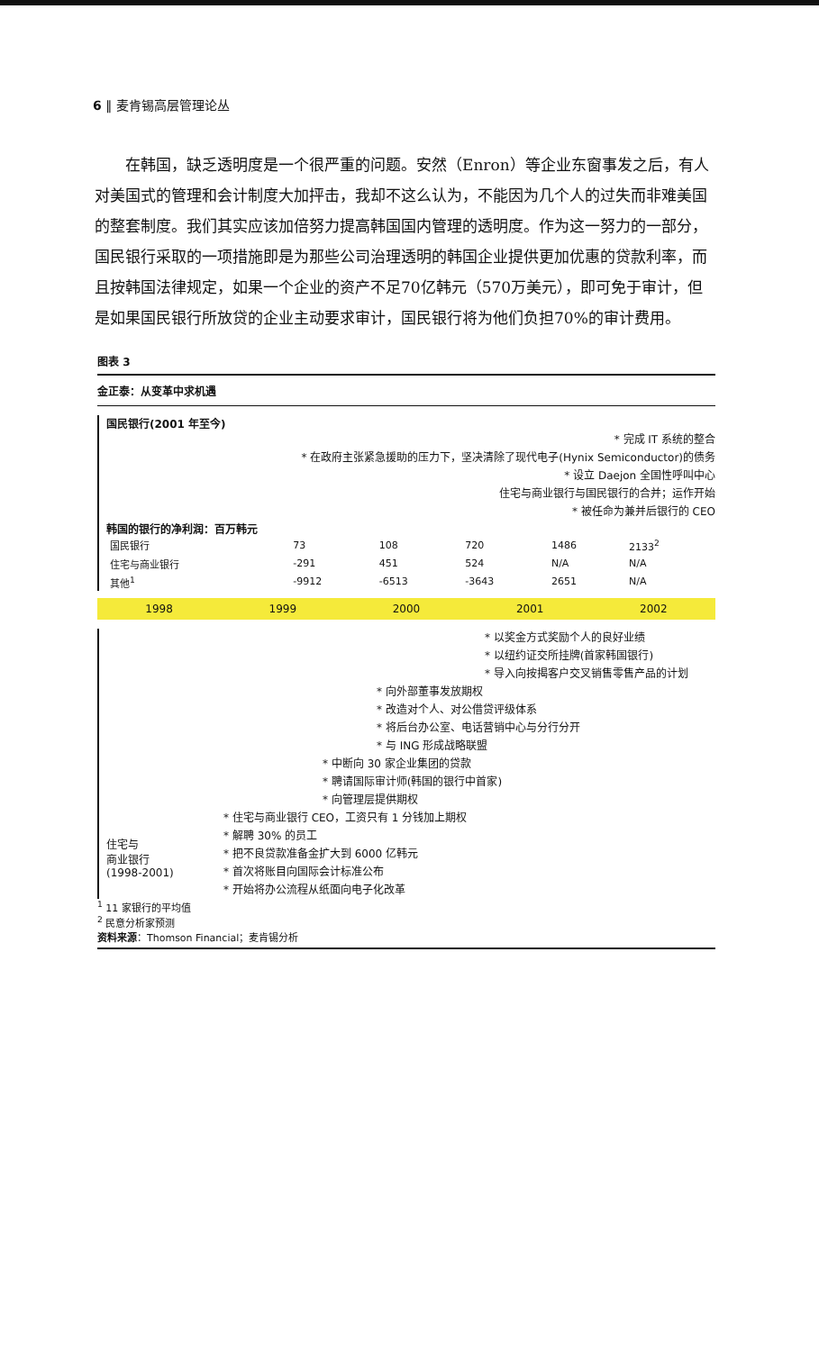6 ‖ 麦肯锡高层管理论丛
在韩国，缺乏透明度是一个很严重的问题。安然（Enron）等企业东窗事发之后，有人对美国式的管理和会计制度大加抨击，我却不这么认为，不能因为几个人的过失而非难美国的整套制度。我们其实应该加倍努力提高韩国国内管理的透明度。作为这一努力的一部分，国民银行采取的一项措施即是为那些公司治理透明的韩国企业提供更加优惠的贷款利率，而且按韩国法律规定，如果一个企业的资产不足70亿韩元（570万美元），即可免于审计，但是如果国民银行所放贷的企业主动要求审计，国民银行将为他们负担70%的审计费用。
图表 3
金正泰：从变革中求机遇
国民银行(2001 年至今)
* 完成 IT 系统的整合
* 在政府主张紧急援助的压力下，坚决清除了现代电子(Hynix Semiconductor)的债务
* 设立 Daejon 全国性呼叫中心
住宅与商业银行与国民银行的合并；运作开始
* 被任命为兼并后银行的 CEO
韩国的银行的净利润：百万韩元
| 国民银行 | 73 | 108 | 720 | 1486 | 2133<sup>2</sup> |
| 住宅与商业银行 | -291 | 451 | 524 | N/A | N/A |
| 其他<sup>1</sup> | -9912 | -6513 | -3643 | 2651 | N/A |
1998 1999 2000 2001 2002
* 以奖金方式奖励个人的良好业绩
* 以纽约证交所挂牌(首家韩国银行)
* 导入向按揭客户交叉销售零售产品的计划
* 向外部董事发放期权
* 改造对个人、对公借贷评级体系
* 将后台办公室、电话营销中心与分行分开
* 与 ING 形成战略联盟
* 中断向 30 家企业集团的贷款
* 聘请国际审计师(韩国的银行中首家)
* 向管理层提供期权
住宅与
商业银行
(1998-2001)
* 住宅与商业银行 CEO，工资只有 1 分钱加上期权
* 解聘 30% 的员工
* 把不良贷款准备金扩大到 6000 亿韩元
* 首次将账目向国际会计标准公布
* 开始将办公流程从纸面向电子化改革
<sup>1</sup> 11 家银行的平均值
<sup>2</sup> 民意分析家预测
资料来源：Thomson Financial；麦肯锡分析